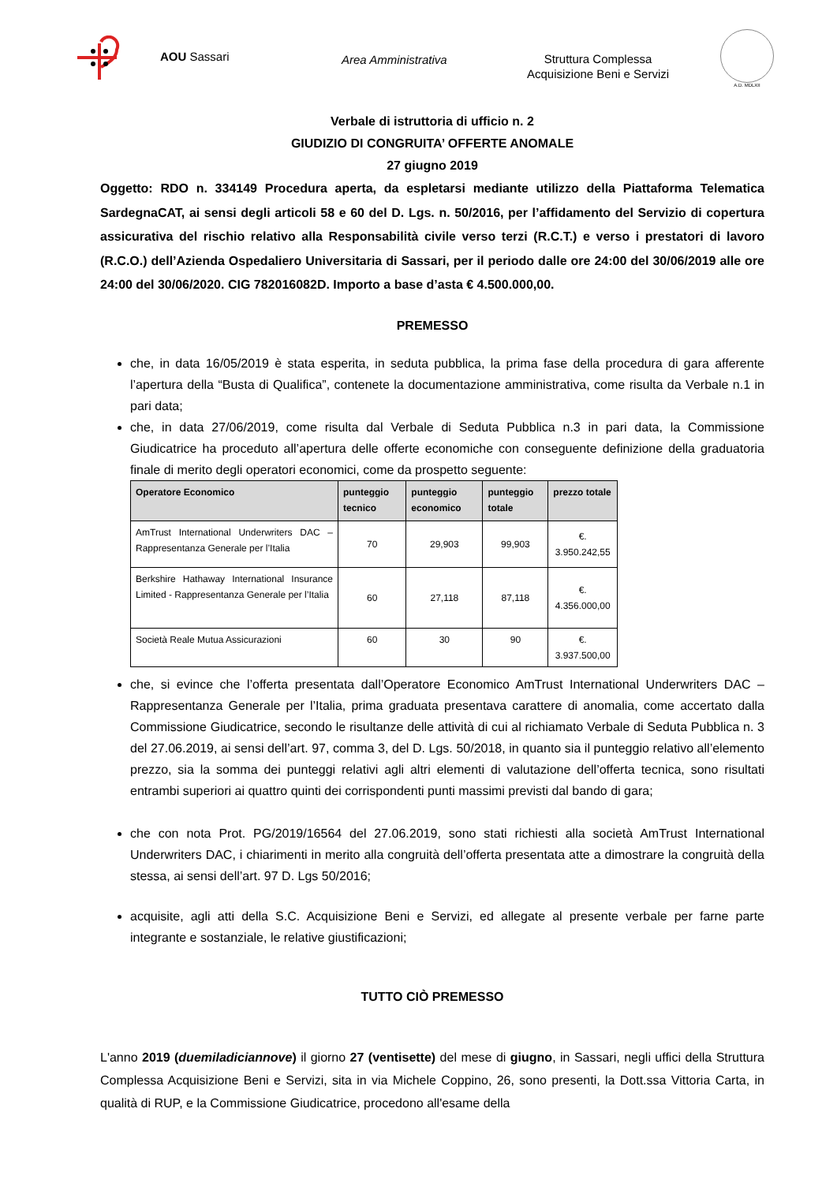AOU Sassari
Area Amministrativa
Struttura Complessa
Acquisizione Beni e Servizi
A.D. MDLXII
Verbale di istruttoria di ufficio n. 2
GIUDIZIO DI CONGRUITA’ OFFERTE ANOMALE
27 giugno 2019
Oggetto: RDO n. 334149 Procedura aperta, da espletarsi mediante utilizzo della Piattaforma Telematica SardegnaCAT, ai sensi degli articoli 58 e 60 del D. Lgs. n. 50/2016, per l’affidamento del Servizio di copertura assicurativa del rischio relativo alla Responsabilità civile verso terzi (R.C.T.) e verso i prestatori di lavoro (R.C.O.) dell’Azienda Ospedaliero Universitaria di Sassari, per il periodo dalle ore 24:00 del 30/06/2019 alle ore 24:00 del 30/06/2020. CIG 782016082D. Importo a base d’asta € 4.500.000,00.
PREMESSO
che, in data 16/05/2019 è stata esperita, in seduta pubblica, la prima fase della procedura di gara afferente l’apertura della “Busta di Qualifica”, contenete la documentazione amministrativa, come risulta da Verbale n.1 in pari data;
che, in data 27/06/2019, come risulta dal Verbale di Seduta Pubblica n.3 in pari data, la Commissione Giudicatrice ha proceduto all’apertura delle offerte economiche con conseguente definizione della graduatoria finale di merito degli operatori economici, come da prospetto seguente:
| Operatore Economico | punteggio tecnico | punteggio economico | punteggio totale | prezzo totale |
| --- | --- | --- | --- | --- |
| AmTrust International Underwriters DAC – Rappresentanza Generale per l’Italia | 70 | 29,903 | 99,903 | €. 3.950.242,55 |
| Berkshire Hathaway International Insurance Limited - Rappresentanza Generale per l’Italia | 60 | 27,118 | 87,118 | €. 4.356.000,00 |
| Società Reale Mutua Assicurazioni | 60 | 30 | 90 | €. 3.937.500,00 |
che, si evince che l’offerta presentata dall’Operatore Economico AmTrust International Underwriters DAC – Rappresentanza Generale per l’Italia, prima graduata presentava carattere di anomalia, come accertato dalla Commissione Giudicatrice, secondo le risultanze delle attività di cui al richiamato Verbale di Seduta Pubblica n. 3 del 27.06.2019, ai sensi dell’art. 97, comma 3, del D. Lgs. 50/2018, in quanto sia il punteggio relativo all’elemento prezzo, sia la somma dei punteggi relativi agli altri elementi di valutazione dell’offerta tecnica, sono risultati entrambi superiori ai quattro quinti dei corrispondenti punti massimi previsti dal bando di gara;
che con nota Prot. PG/2019/16564 del 27.06.2019, sono stati richiesti alla società AmTrust International Underwriters DAC, i chiarimenti in merito alla congruità dell’offerta presentata atte a dimostrare la congruità della stessa, ai sensi dell’art. 97 D. Lgs 50/2016;
acquisite, agli atti della S.C. Acquisizione Beni e Servizi, ed allegate al presente verbale per farne parte integrante e sostanziale, le relative giustificazioni;
TUTTO CIÒ PREMESSO
L'anno 2019 (duemiladiciannove) il giorno 27 (ventisette) del mese di giugno, in Sassari, negli uffici della Struttura Complessa Acquisizione Beni e Servizi, sita in via Michele Coppino, 26, sono presenti, la Dott.ssa Vittoria Carta, in qualità di RUP, e la Commissione Giudicatrice, procedono all'esame della